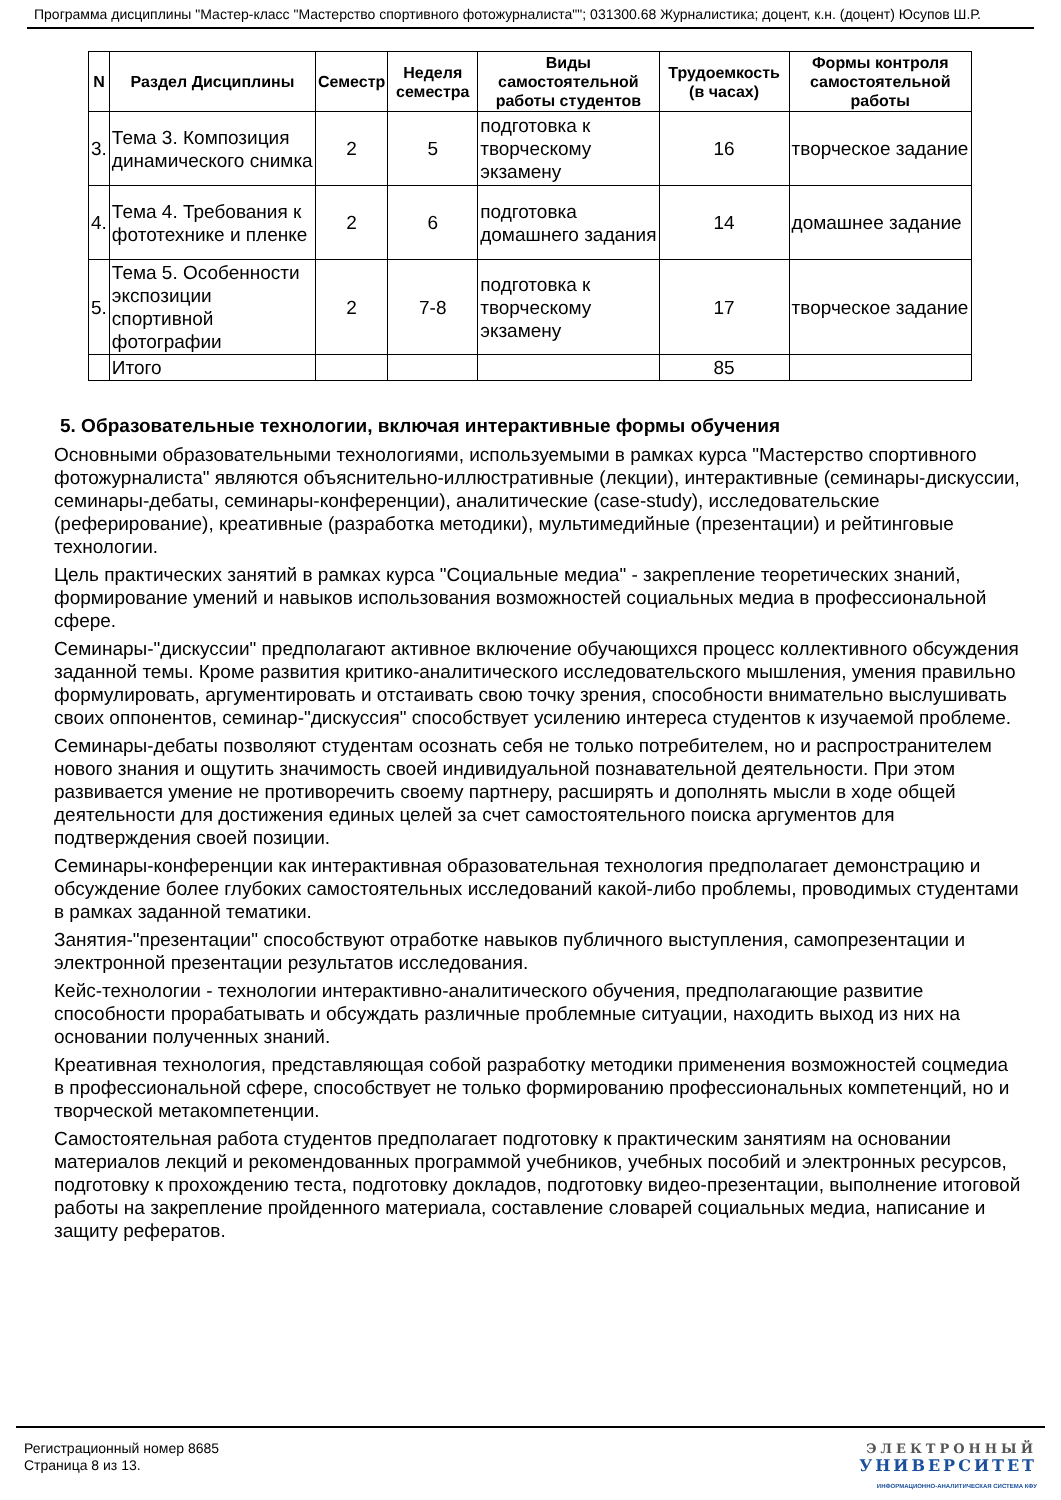Программа дисциплины "Мастер-класс "Мастерство спортивного фотожурналиста""; 031300.68 Журналистика; доцент, к.н. (доцент) Юсупов Ш.Р.
| N | Раздел Дисциплины | Семестр | Неделя семестра | Виды самостоятельной работы студентов | Трудоемкость (в часах) | Формы контроля самостоятельной работы |
| --- | --- | --- | --- | --- | --- | --- |
| 3. | Тема 3. Композиция динамического снимка | 2 | 5 | подготовка к творческому экзамену | 16 | творческое задание |
| 4. | Тема 4. Требования к фототехнике и пленке | 2 | 6 | подготовка домашнего задания | 14 | домашнее задание |
| 5. | Тема 5. Особенности экспозиции спортивной фотографии | 2 | 7-8 | подготовка к творческому экзамену | 17 | творческое задание |
| | Итого | | | | 85 | |
5. Образовательные технологии, включая интерактивные формы обучения
Основными образовательными технологиями, используемыми в рамках курса "Мастерство спортивного фотожурналиста" являются объяснительно-иллюстративные (лекции), интерактивные (семинары-дискуссии, семинары-дебаты, семинары-конференции), аналитические (case-study), исследовательские (реферирование), креативные (разработка методики), мультимедийные (презентации) и рейтинговые технологии.
Цель практических занятий в рамках курса "Социальные медиа" - закрепление теоретических знаний, формирование умений и навыков использования возможностей социальных медиа в профессиональной сфере.
Семинары-"дискуссии" предполагают активное включение обучающихся процесс коллективного обсуждения заданной темы. Кроме развития критико-аналитического исследовательского мышления, умения правильно формулировать, аргументировать и отстаивать свою точку зрения, способности внимательно выслушивать своих оппонентов, семинар-"дискуссия" способствует усилению интереса студентов к изучаемой проблеме.
Семинары-дебаты позволяют студентам осознать себя не только потребителем, но и распространителем нового знания и ощутить значимость своей индивидуальной познавательной деятельности. При этом развивается умение не противоречить своему партнеру, расширять и дополнять мысли в ходе общей деятельности для достижения единых целей за счет самостоятельного поиска аргументов для подтверждения своей позиции.
Семинары-конференции как интерактивная образовательная технология предполагает демонстрацию и обсуждение более глубоких самостоятельных исследований какой-либо проблемы, проводимых студентами в рамках заданной тематики.
Занятия-"презентации" способствуют отработке навыков публичного выступления, самопрезентации и электронной презентации результатов исследования.
Кейс-технологии - технологии интерактивно-аналитического обучения, предполагающие развитие способности прорабатывать и обсуждать различные проблемные ситуации, находить выход из них на основании полученных знаний.
Креативная технология, представляющая собой разработку методики применения возможностей соцмедиа в профессиональной сфере, способствует не только формированию профессиональных компетенций, но и творческой метакомпетенции.
Самостоятельная работа студентов предполагает подготовку к практическим занятиям на основании материалов лекций и рекомендованных программой учебников, учебных пособий и электронных ресурсов, подготовку к прохождению теста, подготовку докладов, подготовку видео-презентации, выполнение итоговой работы на закрепление пройденного материала, составление словарей социальных медиа, написание и защиту рефератов.
Регистрационный номер 8685
Страница 8 из 13.
ЭЛЕКТРОННЫЙ
УНИВЕРСИТЕТ
ИНФОРМАЦИОННО-АНАЛИТИЧЕСКАЯ СИСТЕМА КФУ